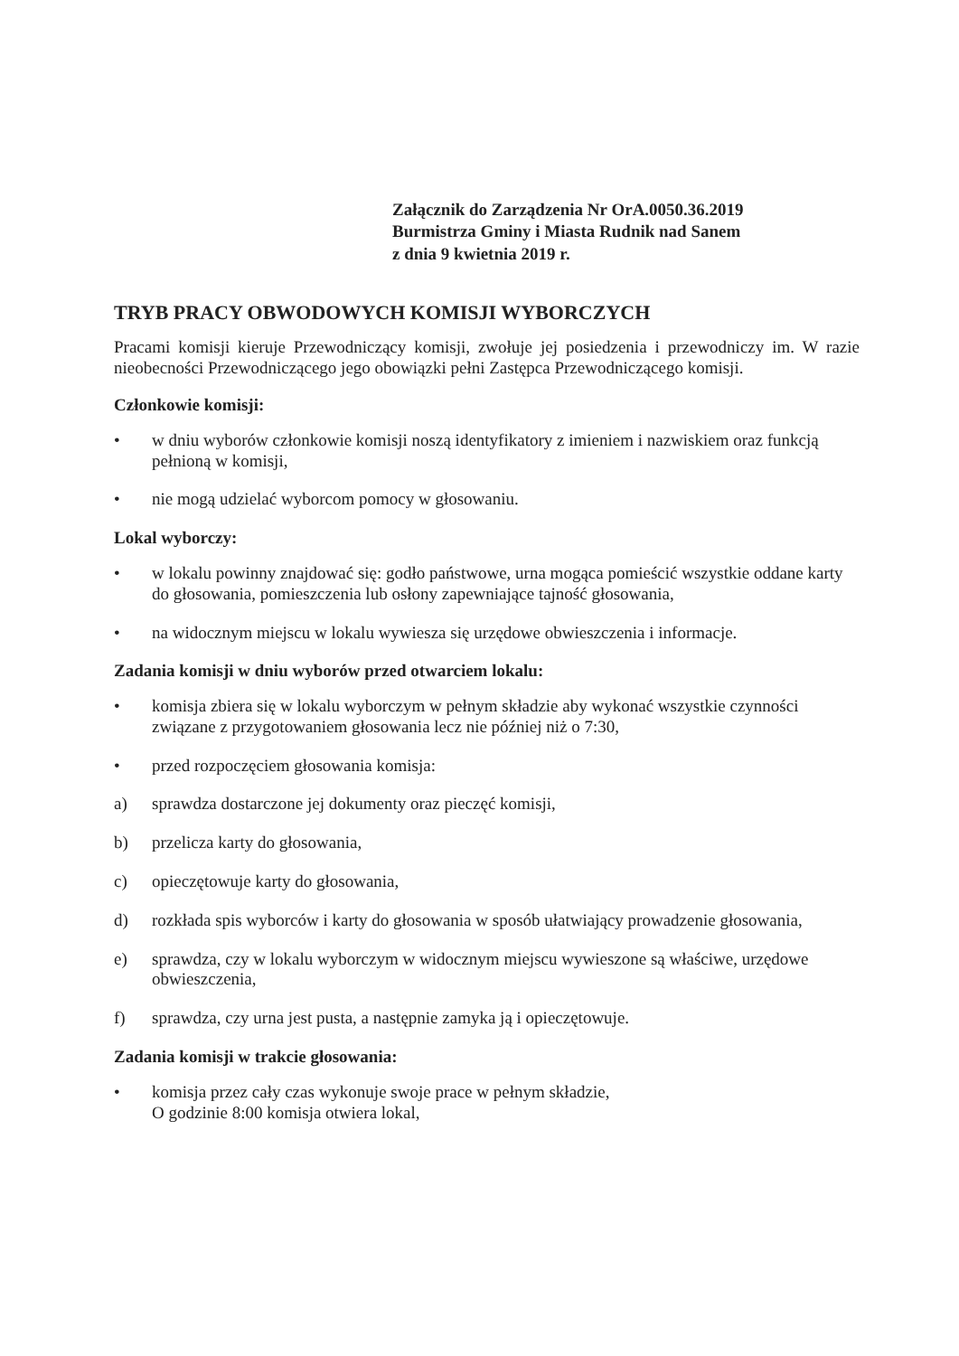Załącznik do Zarządzenia Nr OrA.0050.36.2019
Burmistrza Gminy i Miasta Rudnik nad Sanem
z dnia 9 kwietnia 2019 r.
TRYB PRACY OBWODOWYCH KOMISJI WYBORCZYCH
Pracami komisji kieruje Przewodniczący komisji, zwołuje jej posiedzenia i przewodniczy im. W razie nieobecności Przewodniczącego jego obowiązki pełni Zastępca Przewodniczącego komisji.
Członkowie komisji:
• w dniu wyborów członkowie komisji noszą identyfikatory z imieniem i nazwiskiem oraz funkcją pełnioną w komisji,
• nie mogą udzielać wyborcom pomocy w głosowaniu.
Lokal wyborczy:
• w lokalu powinny znajdować się: godło państwowe, urna mogąca pomieścić wszystkie oddane karty do głosowania, pomieszczenia lub osłony zapewniające tajność głosowania,
• na widocznym miejscu w lokalu wywiesza się urzędowe obwieszczenia i informacje.
Zadania komisji w dniu wyborów przed otwarciem lokalu:
• komisja zbiera się w lokalu wyborczym w pełnym składzie aby wykonać wszystkie czynności związane z przygotowaniem głosowania lecz nie później niż o 7:30,
• przed rozpoczęciem głosowania komisja:
a) sprawdza dostarczone jej dokumenty oraz pieczęć komisji,
b) przelicza karty do głosowania,
c) opieczętowuje karty do głosowania,
d) rozkłada spis wyborców i karty do głosowania w sposób ułatwiający prowadzenie głosowania,
e) sprawdza, czy w lokalu wyborczym w widocznym miejscu wywieszone są właściwe, urzędowe obwieszczenia,
f) sprawdza, czy urna jest pusta, a następnie zamyka ją i opieczętowuje.
Zadania komisji w trakcie głosowania:
• komisja przez cały czas wykonuje swoje prace w pełnym składzie,
O godzinie 8:00 komisja otwiera lokal,